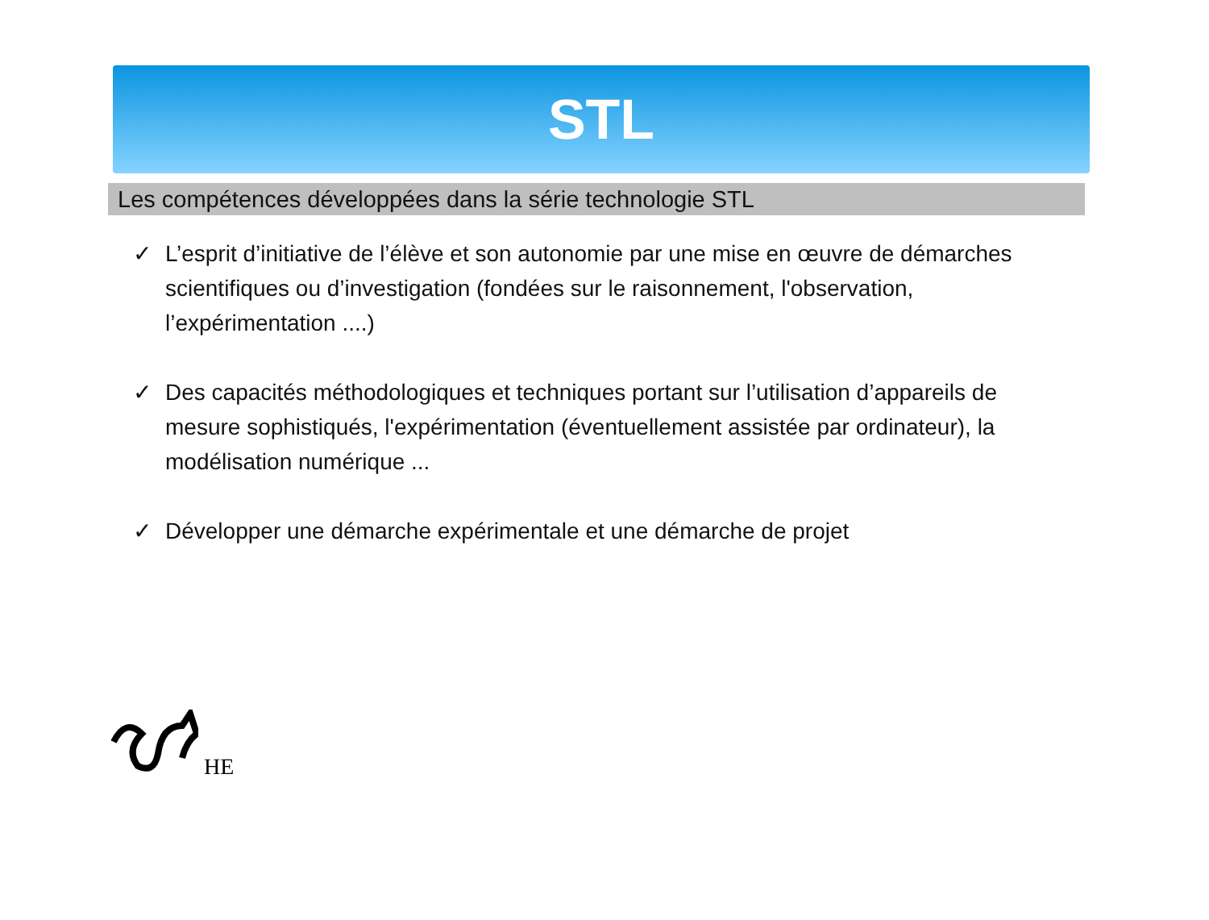STL
Les compétences développées dans la série technologie STL
✓ L’esprit d’initiative de l’élève et son autonomie par une mise en œuvre de démarches scientifiques ou d’investigation (fondées sur le raisonnement, l'observation, l’expérimentation ....)
✓ Des capacités méthodologiques et techniques portant sur l’utilisation d’appareils de mesure sophistiqués, l'expérimentation (éventuellement assistée par ordinateur), la modélisation numérique ...
✓ Développer une démarche expérimentale et une démarche de projet
HE